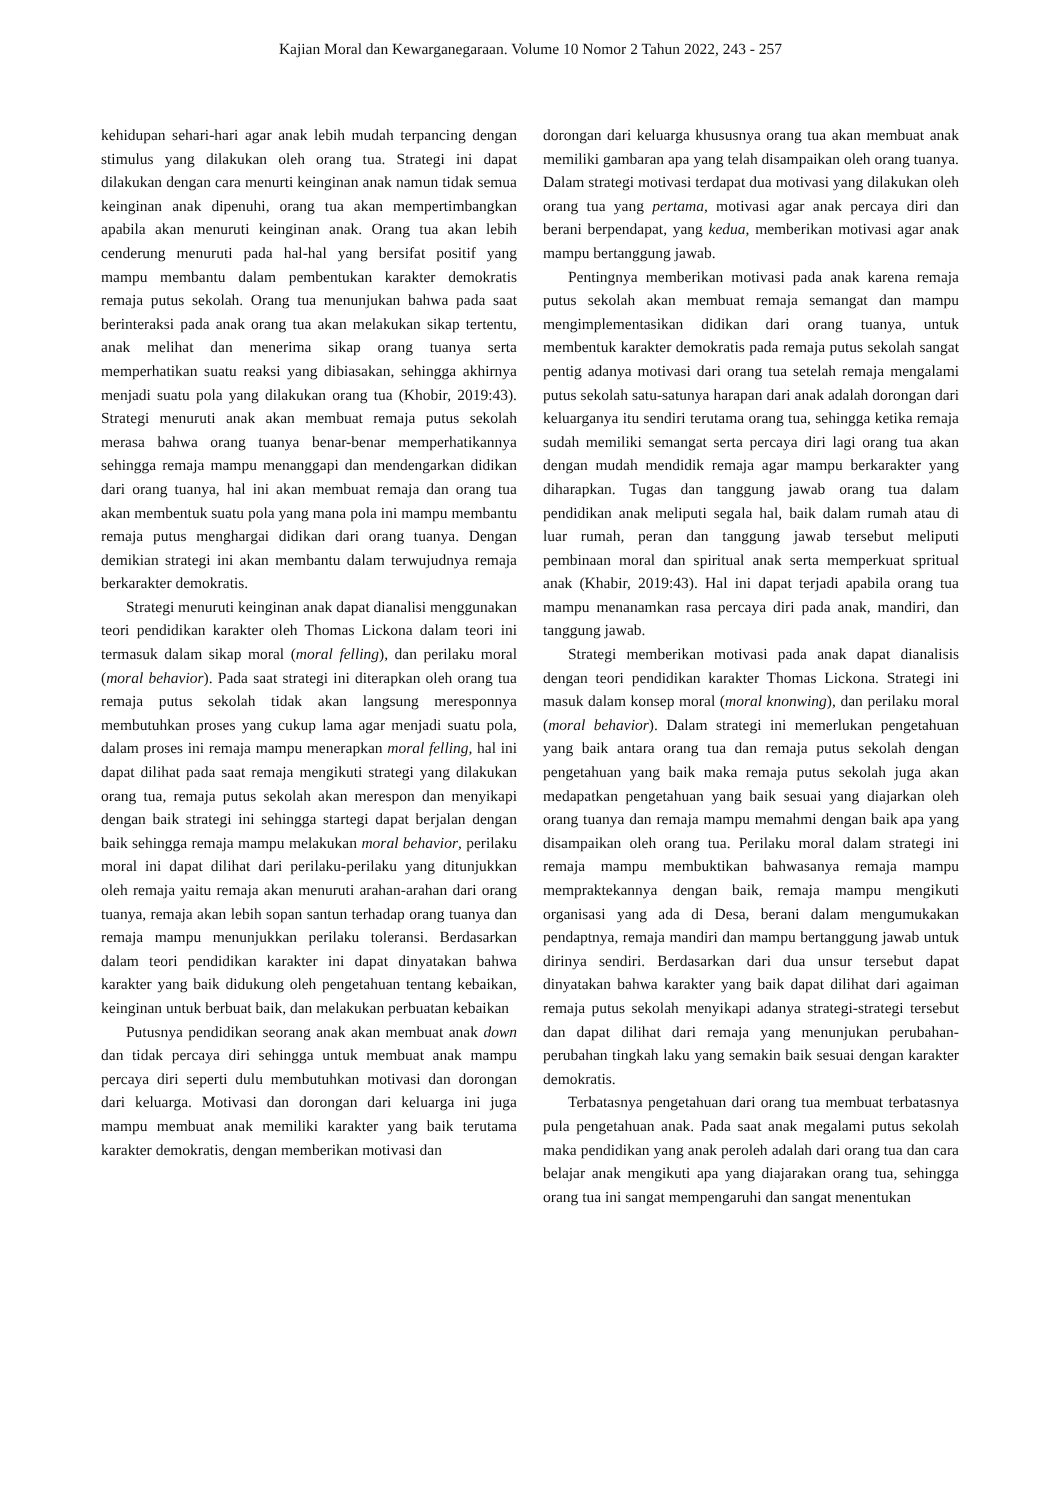Kajian Moral dan Kewarganegaraan. Volume 10 Nomor 2 Tahun 2022, 243 - 257
kehidupan sehari-hari agar anak lebih mudah terpancing dengan stimulus yang dilakukan oleh orang tua. Strategi ini dapat dilakukan dengan cara menurti keinginan anak namun tidak semua keinginan anak dipenuhi, orang tua akan mempertimbangkan apabila akan menuruti keinginan anak. Orang tua akan lebih cenderung menuruti pada hal-hal yang bersifat positif yang mampu membantu dalam pembentukan karakter demokratis remaja putus sekolah. Orang tua menunjukan bahwa pada saat berinteraksi pada anak orang tua akan melakukan sikap tertentu, anak melihat dan menerima sikap orang tuanya serta memperhatikan suatu reaksi yang dibiasakan, sehingga akhirnya menjadi suatu pola yang dilakukan orang tua (Khobir, 2019:43). Strategi menuruti anak akan membuat remaja putus sekolah merasa bahwa orang tuanya benar-benar memperhatikannya sehingga remaja mampu menanggapi dan mendengarkan didikan dari orang tuanya, hal ini akan membuat remaja dan orang tua akan membentuk suatu pola yang mana pola ini mampu membantu remaja putus menghargai didikan dari orang tuanya. Dengan demikian strategi ini akan membantu dalam terwujudnya remaja berkarakter demokratis.
Strategi menuruti keinginan anak dapat dianalisi menggunakan teori pendidikan karakter oleh Thomas Lickona dalam teori ini termasuk dalam sikap moral (moral felling), dan perilaku moral (moral behavior). Pada saat strategi ini diterapkan oleh orang tua remaja putus sekolah tidak akan langsung meresponnya membutuhkan proses yang cukup lama agar menjadi suatu pola, dalam proses ini remaja mampu menerapkan moral felling, hal ini dapat dilihat pada saat remaja mengikuti strategi yang dilakukan orang tua, remaja putus sekolah akan merespon dan menyikapi dengan baik strategi ini sehingga startegi dapat berjalan dengan baik sehingga remaja mampu melakukan moral behavior, perilaku moral ini dapat dilihat dari perilaku-perilaku yang ditunjukkan oleh remaja yaitu remaja akan menuruti arahan-arahan dari orang tuanya, remaja akan lebih sopan santun terhadap orang tuanya dan remaja mampu menunjukkan perilaku toleransi. Berdasarkan dalam teori pendidikan karakter ini dapat dinyatakan bahwa karakter yang baik didukung oleh pengetahuan tentang kebaikan, keinginan untuk berbuat baik, dan melakukan perbuatan kebaikan
Putusnya pendidikan seorang anak akan membuat anak down dan tidak percaya diri sehingga untuk membuat anak mampu percaya diri seperti dulu membutuhkan motivasi dan dorongan dari keluarga. Motivasi dan dorongan dari keluarga ini juga mampu membuat anak memiliki karakter yang baik terutama karakter demokratis, dengan memberikan motivasi dan
dorongan dari keluarga khususnya orang tua akan membuat anak memiliki gambaran apa yang telah disampaikan oleh orang tuanya. Dalam strategi motivasi terdapat dua motivasi yang dilakukan oleh orang tua yang pertama, motivasi agar anak percaya diri dan berani berpendapat, yang kedua, memberikan motivasi agar anak mampu bertanggung jawab.
Pentingnya memberikan motivasi pada anak karena remaja putus sekolah akan membuat remaja semangat dan mampu mengimplementasikan didikan dari orang tuanya, untuk membentuk karakter demokratis pada remaja putus sekolah sangat pentig adanya motivasi dari orang tua setelah remaja mengalami putus sekolah satu-satunya harapan dari anak adalah dorongan dari keluarganya itu sendiri terutama orang tua, sehingga ketika remaja sudah memiliki semangat serta percaya diri lagi orang tua akan dengan mudah mendidik remaja agar mampu berkarakter yang diharapkan. Tugas dan tanggung jawab orang tua dalam pendidikan anak meliputi segala hal, baik dalam rumah atau di luar rumah, peran dan tanggung jawab tersebut meliputi pembinaan moral dan spiritual anak serta memperkuat spritual anak (Khabir, 2019:43). Hal ini dapat terjadi apabila orang tua mampu menanamkan rasa percaya diri pada anak, mandiri, dan tanggung jawab.
Strategi memberikan motivasi pada anak dapat dianalisis dengan teori pendidikan karakter Thomas Lickona. Strategi ini masuk dalam konsep moral (moral knonwing), dan perilaku moral (moral behavior). Dalam strategi ini memerlukan pengetahuan yang baik antara orang tua dan remaja putus sekolah dengan pengetahuan yang baik maka remaja putus sekolah juga akan medapatkan pengetahuan yang baik sesuai yang diajarkan oleh orang tuanya dan remaja mampu memahmi dengan baik apa yang disampaikan oleh orang tua. Perilaku moral dalam strategi ini remaja mampu membuktikan bahwasanya remaja mampu mempraktekannya dengan baik, remaja mampu mengikuti organisasi yang ada di Desa, berani dalam mengumukakan pendaptnya, remaja mandiri dan mampu bertanggung jawab untuk dirinya sendiri. Berdasarkan dari dua unsur tersebut dapat dinyatakan bahwa karakter yang baik dapat dilihat dari agaiman remaja putus sekolah menyikapi adanya strategi-strategi tersebut dan dapat dilihat dari remaja yang menunjukan perubahan-perubahan tingkah laku yang semakin baik sesuai dengan karakter demokratis.
Terbatasnya pengetahuan dari orang tua membuat terbatasnya pula pengetahuan anak. Pada saat anak megalami putus sekolah maka pendidikan yang anak peroleh adalah dari orang tua dan cara belajar anak mengikuti apa yang diajarakan orang tua, sehingga orang tua ini sangat mempengaruhi dan sangat menentukan